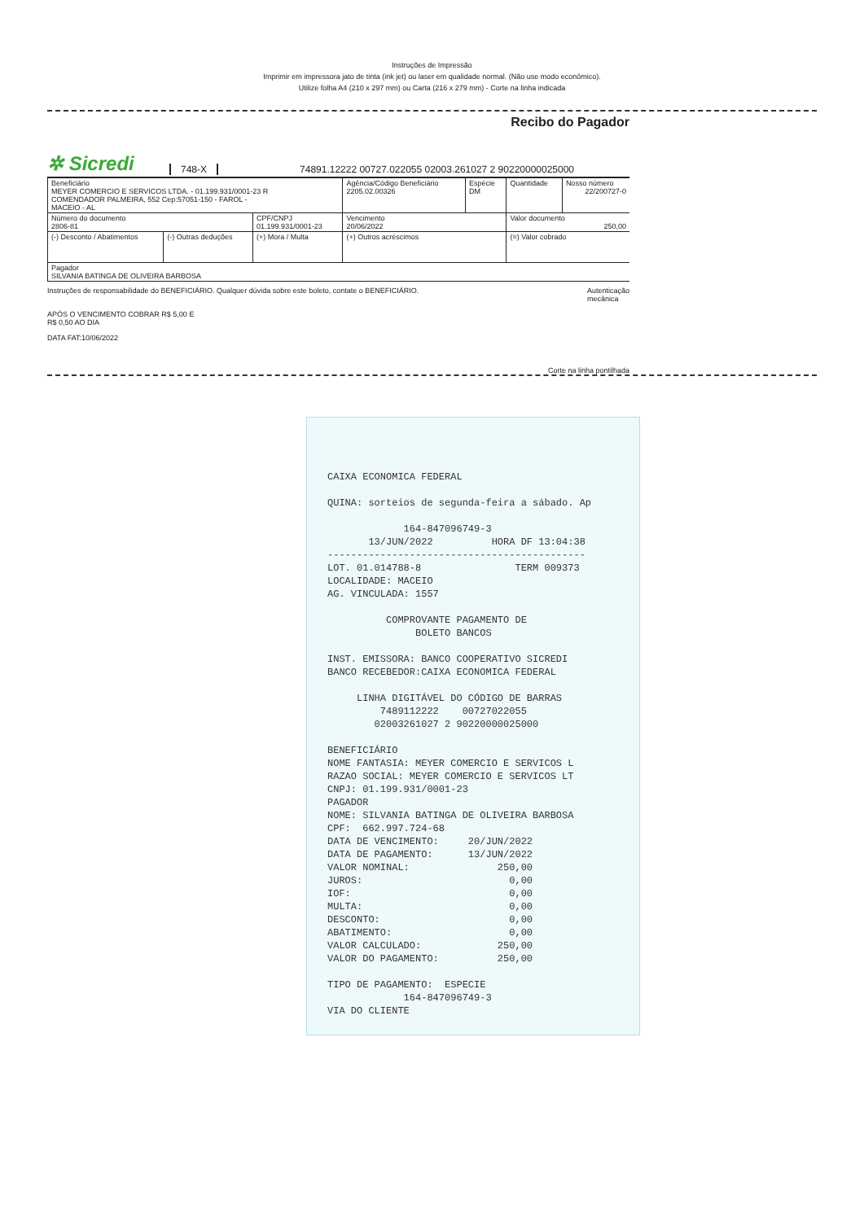Instruções de Impressão
Imprimir em impressora jato de tinta (ink jet) ou laser em qualidade normal. (Não use modo econômico).
Utilize folha A4 (210 x 297 mm) ou Carta (216 x 279 mm) - Corte na linha indicada
Recibo do Pagador
✲ Sicredi 748-X 74891.12222 00727.022055 02003.261027 2 90220000025000
| Beneficiário MEYER COMERCIO E SERVICOS LTDA. - 01.199.931/0001-23 R COMENDADOR PALMEIRA, 552 Cep:57051-150 - FAROL - MACEIO - AL | | | Agência/Código Beneficiário 2205.02.00326 | Espécie DM | Quantidade | Nosso número 22/200727-0 |
| Número do documento 2806-81 | | CPF/CNPJ 01.199.931/0001-23 | Vencimento 20/06/2022 | | Valor documento 250,00 | |
| (-) Desconto / Abatimentos | (-) Outras deduções | (+) Mora / Multa | (+) Outros acréscimos | | (=) Valor cobrado | |
| Pagador SILVANIA BATINGA DE OLIVEIRA BARBOSA | | | | | | |
Instruções de responsabilidade do BENEFICIÁRIO. Qualquer dúvida sobre este boleto, contate o BENEFICIÁRIO. Autenticação
mecânica
APÓS O VENCIMENTO COBRAR R$ 5,00 E
R$ 0,50 AO DIA
DATA FAT:10/06/2022
Corte na linha pontilhada
CAIXA ECONOMICA FEDERAL QUINA: sorteios de segunda-feira a sábado. Ap 164-847096749-3 13/JUN/2022 HORA DF 13:04:38 -------------------------------------------- LOT. 01.014788-8 TERM 009373 LOCALIDADE: MACEIO AG. VINCULADA: 1557 COMPROVANTE PAGAMENTO DE BOLETO BANCOS INST. EMISSORA: BANCO COOPERATIVO SICREDI BANCO RECEBEDOR:CAIXA ECONOMICA FEDERAL LINHA DIGITÁVEL DO CÓDIGO DE BARRAS 7489112222 00727022055 02003261027 2 90220000025000 BENEFICIÁRIO NOME FANTASIA: MEYER COMERCIO E SERVICOS L RAZAO SOCIAL: MEYER COMERCIO E SERVICOS LT CNPJ: 01.199.931/0001-23 PAGADOR NOME: SILVANIA BATINGA DE OLIVEIRA BARBOSA CPF: 662.997.724-68 DATA DE VENCIMENTO: 20/JUN/2022 DATA DE PAGAMENTO: 13/JUN/2022 VALOR NOMINAL: 250,00 JUROS: 0,00 IOF: 0,00 MULTA: 0,00 DESCONTO: 0,00 ABATIMENTO: 0,00 VALOR CALCULADO: 250,00 VALOR DO PAGAMENTO: 250,00 TIPO DE PAGAMENTO: ESPECIE 164-847096749-3 VIA DO CLIENTE